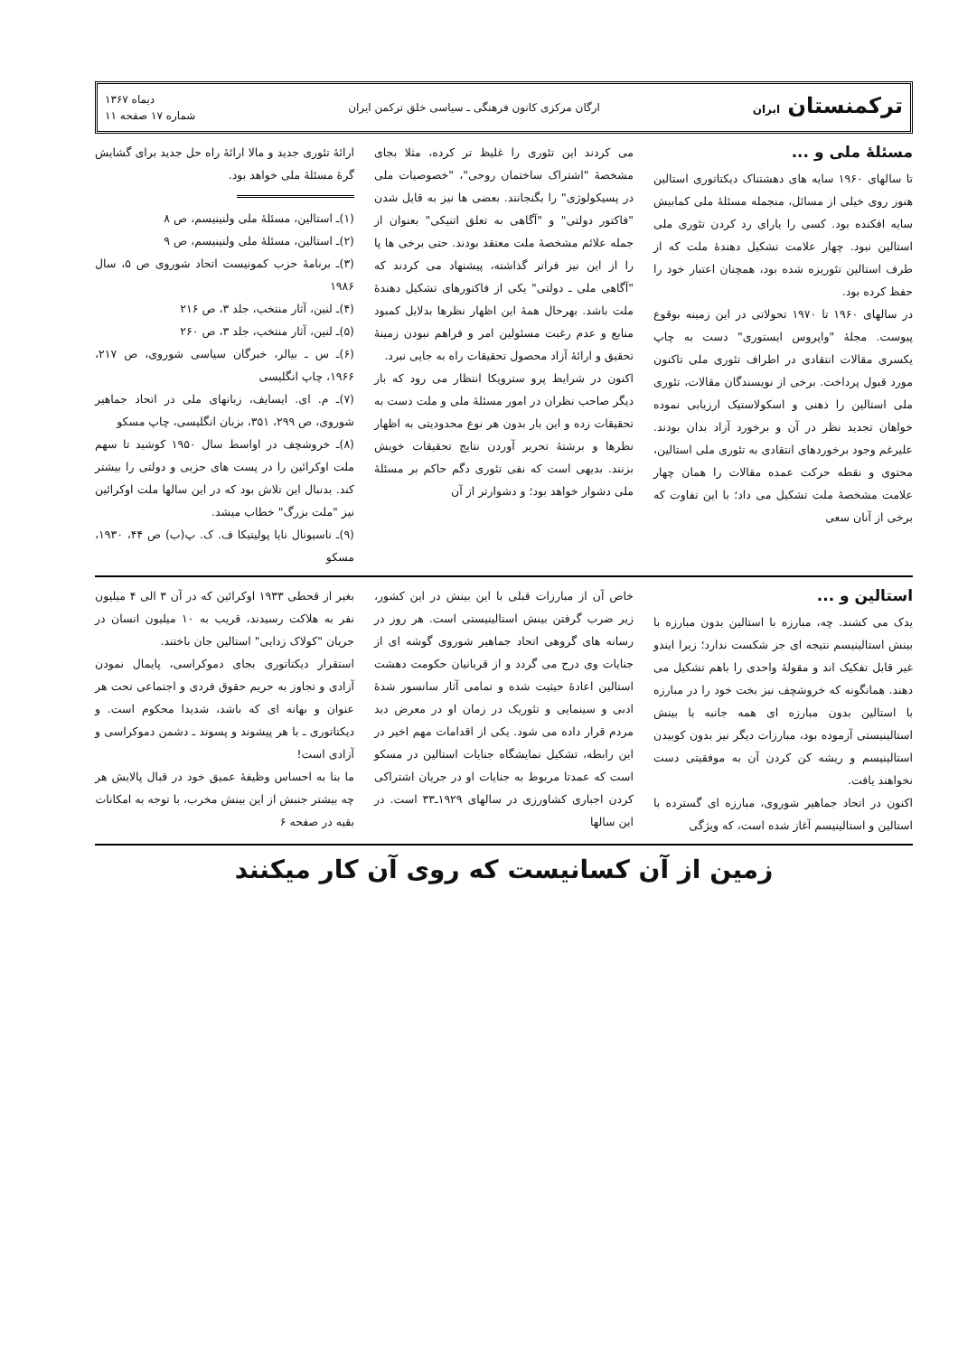ترکمنستان ایران
ارگان مرکزی کانون فرهنگی ـ سیاسی خلق ترکمن ایران
دیماه ۱۳۶۷
شماره ۱۷ صفحه ۱۱
مسئلهٔ ملی و ...
تا سالهای ۱۹۶۰ سایه های دهشتناک دیکتاتوری استالین هنوز روی خیلی از مسائل، منجمله مسئلهٔ ملی کمابیش سایه افکنده بود. کسی را یارای رد کردن تئوری ملی استالین نبود. چهار علامت تشکیل دهندهٔ ملت که از طرف استالین تئوریزه شده بود، همچنان اعتبار خود را حفظ کرده بود.
در سالهای ۱۹۶۰ تا ۱۹۷۰ تحولاتی در این زمینه بوقوع پیوست. مجلهٔ "واپروس ایستوری" دست به چاپ یکسری مقالات انتقادی در اطراف تئوری ملی تاکنون مورد قبول پرداخت. برخی از نویسندگان مقالات، تئوری ملی استالین را ذهنی و اسکولاستیک ارزیابی نموده خواهان تجدید نظر در آن و برخورد آزاد بدان بودند. علیرغم وجود برخوردهای انتقادی به تئوری ملی استالین، محتوی و نقطه حرکت عمده مقالات را همان چهار علامت مشخصهٔ ملت تشکیل می داد؛ با این تفاوت که برخی از آنان سعی
می کردند این تئوری را غلیظ تر کرده، مثلا بجای مشخصهٔ "اشتراک ساختمان روحی"، "خصوصیات ملی در پسیکولوژی" را بگنجانند. بعضی ها نیز به قایل شدن "فاکتور دولتی" و "آگاهی به تعلق اتنیکی" بعنوان از جمله علائم مشخصهٔ ملت معتقد بودند. حتی برخی ها پا را از این نیز فراتر گذاشته، پیشنهاد می کردند که "آگاهی ملی ـ دولتی" یکی از فاکتورهای تشکیل دهندهٔ ملت باشد. بهرحال همهٔ این اظهار نظرها بدلایل کمبود منابع و عدم رغبت مسئولین امر و فراهم نبودن زمینهٔ تحقیق و ارائهٔ آزاد محصول تحقیقات راه به جایی نبرد.
اکنون در شرایط پرو سترویکا انتظار می رود که بار دیگر صاحب نظران در امور مسئلهٔ ملی و ملت دست به تحقیقات زده و این بار بدون هر نوع محدودیتی به اظهار نظرها و برشتهٔ تحریر آوردن نتایج تحقیقات خویش بزنند. بدیهی است که نفی تئوری دگم حاکم بر مسئلهٔ ملی دشوار خواهد بود؛ و دشوارتر از آن
ارائهٔ تئوری جدید و مالا ارائهٔ راه حل جدید برای گشایش گرهٔ مسئلهٔ ملی خواهد بود.
(۱)ـ استالین، مسئلهٔ ملی ولنینیسم، ص ۸
(۲)ـ استالین، مسئلهٔ ملی ولنینیسم، ص ۹
(۳)ـ برنامهٔ حزب کمونیست اتحاد شوروی ص ۵، سال ۱۹۸۶
(۴)ـ لنین، آثار منتخب، جلد ۳، ص ۲۱۶
(۵)ـ لنین، آثار منتخب، جلد ۳، ص ۲۶۰
(۶)ـ س ـ بیالر، خبرگان سیاسی شوروی، ص ۲۱۷، ۱۹۶۶، چاپ انگلیسی
(۷)ـ م. ای. ایسایف، زبانهای ملی در اتحاد جماهیر شوروی، ص ۲۹۹، ۳۵۱، بزبان انگلیسی، چاپ مسکو
(۸)ـ خروشچف در اواسط سال ۱۹۵۰ کوشید تا سهم ملت اوکرائین را در پست های حزبی و دولتی را بیشتر کند. بدنبال این تلاش بود که در این سالها ملت اوکرائین نیز "ملت بزرگ" خطاب میشد.
(۹)ـ ناسیونال نایا پولیتیکا ف. ک. پ(ب) ص ۴۴، ۱۹۳۰، مسکو
استالین و ...
یدک می کشند. چه، مبارزه با استالین بدون مبارزه با بینش استالینیسم نتیجه ای جز شکست ندارد؛ زیرا ایندو غیر قابل تفکیک اند و مقولهٔ واحدی را باهم تشکیل می دهند. همانگونه که خروشچف نیز بخت خود را در مبارزه با استالین بدون مبارزه ای همه جانبه با بینش استالینیستی آزموده بود، مبارزات دیگر نیز بدون کوبیدن استالینیسم و ریشه کن کردن آن به موفقیتی دست نخواهند یافت.
اکنون در اتحاد جماهیر شوروی، مبارزه ای گسترده با استالین و استالینیسم آغاز شده است، که ویژگی
خاص آن از مبارزات قبلی با این بینش در این کشور، زیر ضرب گرفتن بینش استالینیستی است. هر روز در رسانه های گروهی اتحاد جماهیر شوروی گوشه ای از جنایات وی درج می گردد و از قربانیان حکومت دهشت استالین اعادهٔ حیثیت شده و تمامی آثار سانسور شدهٔ ادبی و سینمایی و تئوریک در زمان او در معرض دید مردم قرار داده می شود. یکی از اقدامات مهم اخیر در این رابطه، تشکیل نمایشگاه جنایات استالین در مسکو است که عمدتا مربوط به جنایات او در جریان اشتراکی کردن اجباری کشاورزی در سالهای ۱۹۲۹ـ۳۳ است. در این سالها
بغیر از قحطی ۱۹۳۳ اوکرائین که در آن ۳ الی ۴ میلیون نفر به هلاکت رسیدند، قریب به ۱۰ میلیون انسان در جریان "کولاک زدایی" استالین جان باختند.
استقرار دیکتاتوری بجای دموکراسی، پایمال نمودن آزادی و تجاوز به حریم حقوق فردی و اجتماعی تحت هر عنوان و بهانه ای که باشد، شدیدا محکوم است. و دیکتاتوری ـ با هر پیشوند و پسوند ـ دشمن دموکراسی و آزادی است!
ما بنا به احساس وظیفهٔ عمیق خود در قبال پالایش هر چه بیشتر جنبش از این بینش مخرب، با توجه به امکانات
بقیه در صفحه ۶
زمین از آن کسانیست که روی آن کار میکنند